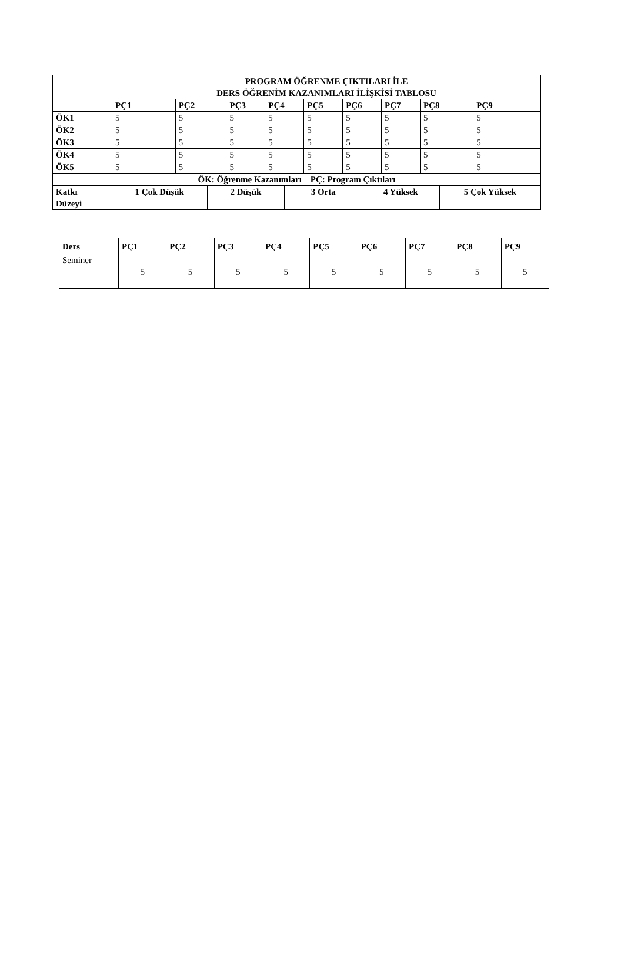| | PROGRAM ÖĞRENME ÇIKTILARI İLE DERS ÖĞRENİM KAZANIMLARI İLİŞKİSİ TABLOSU | | | | | | | | | | | | |
| --- | --- | --- | --- | --- | --- | --- | --- | --- | --- | --- | --- | --- | --- |
| | PÇ1 | PÇ2 | | PÇ3 | PÇ4 | | PÇ5 | PÇ6 | | PÇ7 | PÇ8 | | PÇ9 |
| ÖK1 | 5 | 5 | | 5 | 5 | | 5 | 5 | | 5 | 5 | | 5 |
| ÖK2 | 5 | 5 | | 5 | 5 | | 5 | 5 | | 5 | 5 | | 5 |
| ÖK3 | 5 | 5 | | 5 | 5 | | 5 | 5 | | 5 | 5 | | 5 |
| ÖK4 | 5 | 5 | | 5 | 5 | | 5 | 5 | | 5 | 5 | | 5 |
| ÖK5 | 5 | 5 | | 5 | 5 | | 5 | 5 | | 5 | 5 | | 5 |
| ÖK: Öğrenme Kazanımları PÇ: Program Çıktıları | | | | | | | | | | | | | |
| Katkı Düzeyi | 1 Çok Düşük | | 2 Düşük | | | 3 Orta | | | 4 Yüksek | | | 5 Çok Yüksek | |
| Ders | PÇ1 | PÇ2 | PÇ3 | PÇ4 | PÇ5 | PÇ6 | PÇ7 | PÇ8 | PÇ9 |
| --- | --- | --- | --- | --- | --- | --- | --- | --- | --- |
| Seminer | 5 | 5 | 5 | 5 | 5 | 5 | 5 | 5 | 5 |